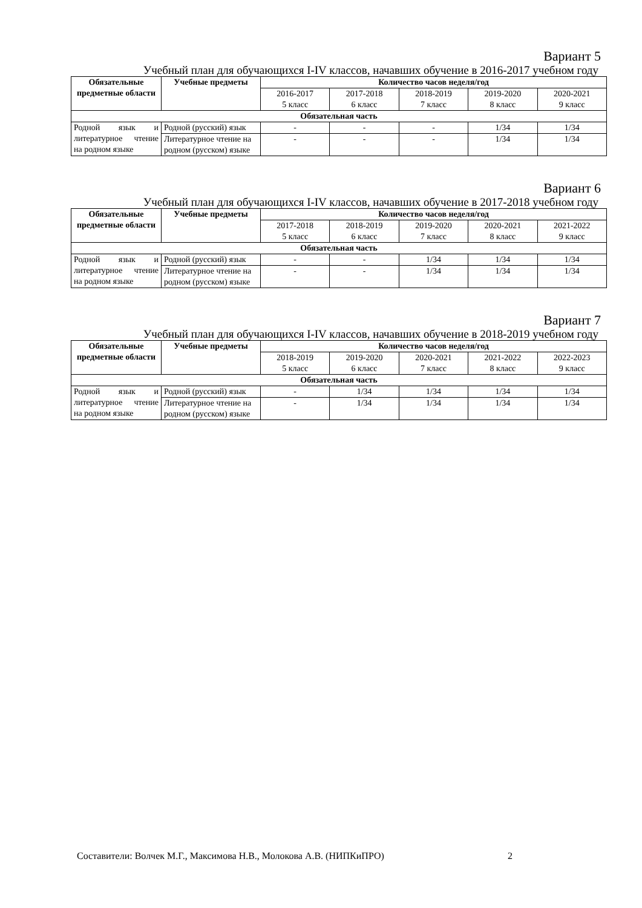Вариант 5
Учебный план для обучающихся I-IV классов, начавших обучение в 2016-2017 учебном году
| Обязательные предметные области | Учебные предметы | Количество часов неделя/год | | | | |
| --- | --- | --- | --- | --- | --- | --- |
| | | 2016-2017 5 класс | 2017-2018 6 класс | 2018-2019 7 класс | 2019-2020 8 класс | 2020-2021 9 класс |
| Обязательная часть | | | | | | |
| Родной язык и литературное чтение на родном языке | Родной (русский) язык | - | - | - | 1/34 | 1/34 |
| | Литературное чтение на родном (русском) языке | - | - | - | 1/34 | 1/34 |
Вариант 6
Учебный план для обучающихся I-IV классов, начавших обучение в 2017-2018 учебном году
| Обязательные предметные области | Учебные предметы | Количество часов неделя/год | | | | |
| --- | --- | --- | --- | --- | --- | --- |
| | | 2017-2018 5 класс | 2018-2019 6 класс | 2019-2020 7 класс | 2020-2021 8 класс | 2021-2022 9 класс |
| Обязательная часть | | | | | | |
| Родной язык и литературное чтение на родном языке | Родной (русский) язык | - | - | 1/34 | 1/34 | 1/34 |
| | Литературное чтение на родном (русском) языке | - | - | 1/34 | 1/34 | 1/34 |
Вариант 7
Учебный план для обучающихся I-IV классов, начавших обучение в 2018-2019 учебном году
| Обязательные предметные области | Учебные предметы | Количество часов неделя/год | | | | |
| --- | --- | --- | --- | --- | --- | --- |
| | | 2018-2019 5 класс | 2019-2020 6 класс | 2020-2021 7 класс | 2021-2022 8 класс | 2022-2023 9 класс |
| Обязательная часть | | | | | | |
| Родной язык и литературное чтение на родном языке | Родной (русский) язык | - | 1/34 | 1/34 | 1/34 | 1/34 |
| | Литературное чтение на родном (русском) языке | - | 1/34 | 1/34 | 1/34 | 1/34 |
Составители: Волчек М.Г., Максимова Н.В., Молокова А.В. (НИПКиПРО) 2